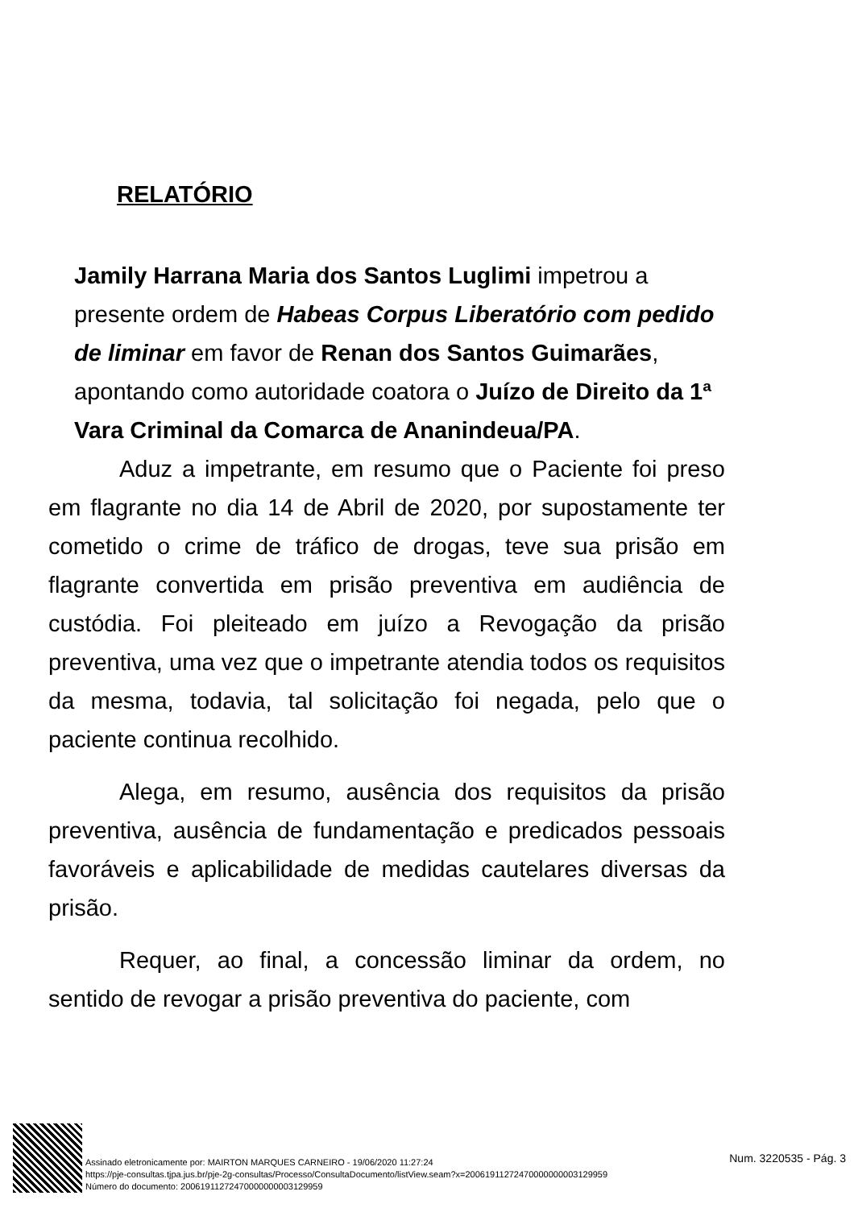RELATÓRIO
Jamily Harrana Maria dos Santos Luglimi impetrou a presente ordem de Habeas Corpus Liberatório com pedido de liminar em favor de Renan dos Santos Guimarães, apontando como autoridade coatora o Juízo de Direito da 1ª Vara Criminal da Comarca de Ananindeua/PA.
Aduz a impetrante, em resumo que o Paciente foi preso em flagrante no dia 14 de Abril de 2020, por supostamente ter cometido o crime de tráfico de drogas, teve sua prisão em flagrante convertida em prisão preventiva em audiência de custódia. Foi pleiteado em juízo a Revogação da prisão preventiva, uma vez que o impetrante atendia todos os requisitos da mesma, todavia, tal solicitação foi negada, pelo que o paciente continua recolhido.
Alega, em resumo, ausência dos requisitos da prisão preventiva, ausência de fundamentação e predicados pessoais favoráveis e aplicabilidade de medidas cautelares diversas da prisão.
Requer, ao final, a concessão liminar da ordem, no sentido de revogar a prisão preventiva do paciente, com
Assinado eletronicamente por: MAIRTON MARQUES CARNEIRO - 19/06/2020 11:27:24
https://pje-consultas.tjpa.jus.br/pje-2g-consultas/Processo/ConsultaDocumento/listView.seam?x=20061911272470000000003129959
Número do documento: 20061911272470000000003129959
Num. 3220535 - Pág. 3